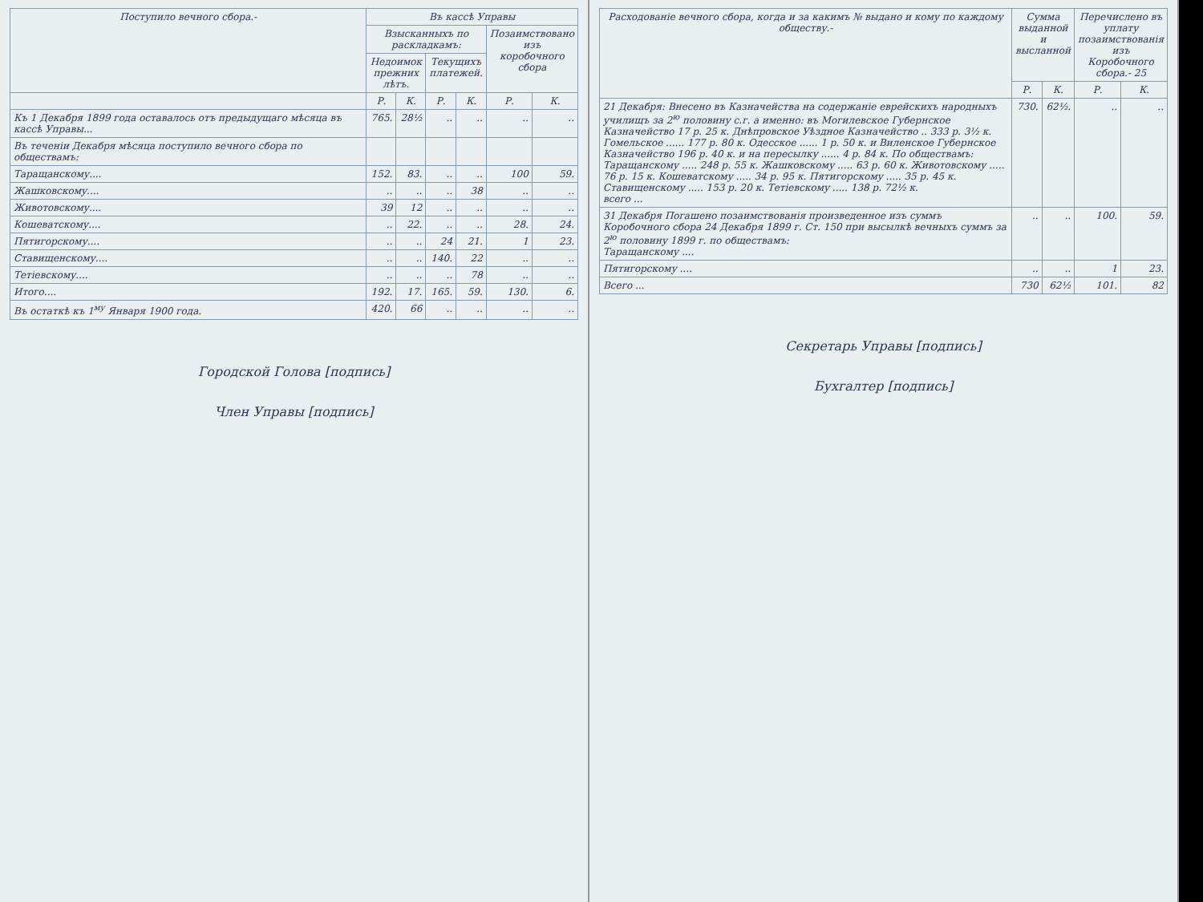| Поступило вечного сбора.- | Въ кассѣ Управы | | | | | |
| --- | --- | --- | --- | --- | --- | --- |
| | Взысканныхъ по раскладкамъ: | | | | Позаимствовано изъ коробочного сбора | |
| | Недоимок прежних лѣтъ. | | Текущихъ платежей. | | | |
| | Р. | К. | Р. | К. | Р. | К. |
| Къ 1 Декабря 1899 года оставалось отъ предыдущаго мѣсяца въ кассѣ Управы... | 765. | 28½ | .. | .. | .. | .. |
| Въ теченіи Декабря мѣсяца поступило вечного сбора по обществамъ: | | | | | | |
| Таращанскому.... | 152. | 83. | .. | .. | 100 | 59. |
| Жашковскому.... | .. | .. | .. | 38 | .. | .. |
| Животовскому.... | 39 | 12 | .. | .. | .. | .. |
| Кошеватскому.... | .. | 22. | .. | .. | 28. | 24. |
| Пятигорскому.... | .. | .. | 24 | 21. | 1 | 23. |
| Ставищенскому.... | .. | .. | 140. | 22 | .. | .. |
| Тетіевскому.... | .. | .. | .. | 78 | .. | .. |
| Итого.... | 192. | 17. | 165. | 59. | 130. | 6. |
| Въ остаткѣ къ 1<sup>му</sup> Января 1900 года. | 420. | 66 | .. | .. | .. | .. |
Городской Голова [подпись]
Член Управы [подпись]
| Расходованіе вечного сбора, когда и за какимъ № выдано и кому по каждому обществу.- | Сумма выданной и высланной | | Перечислено въ уплату позаимствованія изъ Коробочного сбора.- 25 | |
| --- | --- | --- | --- | --- |
| | Р. | К. | Р. | К. |
| 21 Декабря: Внесено въ Казначейства на содержаніе еврейскихъ народныхъ училищъ за 2<sup>ю</sup> половину с.г. а именно: въ Могилевское Губернское Казначейство 17 р. 25 к. Днѣпровское Уѣздное Казначейство .. 333 р. 3½ к. Гомельское ...... 177 р. 80 к. Одесское ...... 1 р. 50 к. и Виленское Губернское Казначейство 196 р. 40 к. и на пересылку ...... 4 р. 84 к. По обществамъ: Таращанскому ..... 248 р. 55 к. Жашковскому ..... 63 р. 60 к. Животовскому ..... 76 р. 15 к. Кошеватскому ..... 34 р. 95 к. Пятигорскому ..... 35 р. 45 к. Ставищенскому ..... 153 р. 20 к. Тетіевскому ..... 138 р. 72½ к. всего ... | 730. | 62½. | .. | .. |
| 31 Декабря Погашено позаимствованія произведенное изъ суммъ Коробочного сбора 24 Декабря 1899 г. Ст. 150 при высылкѣ вечныхъ суммъ за 2<sup>ю</sup> половину 1899 г. по обществамъ: Таращанскому .... | .. | .. | 100. | 59. |
| Пятигорскому .... | .. | .. | 1 | 23. |
| Всего ... | 730 | 62½ | 101. | 82 |
Секретарь Управы [подпись]
Бухгалтер [подпись]